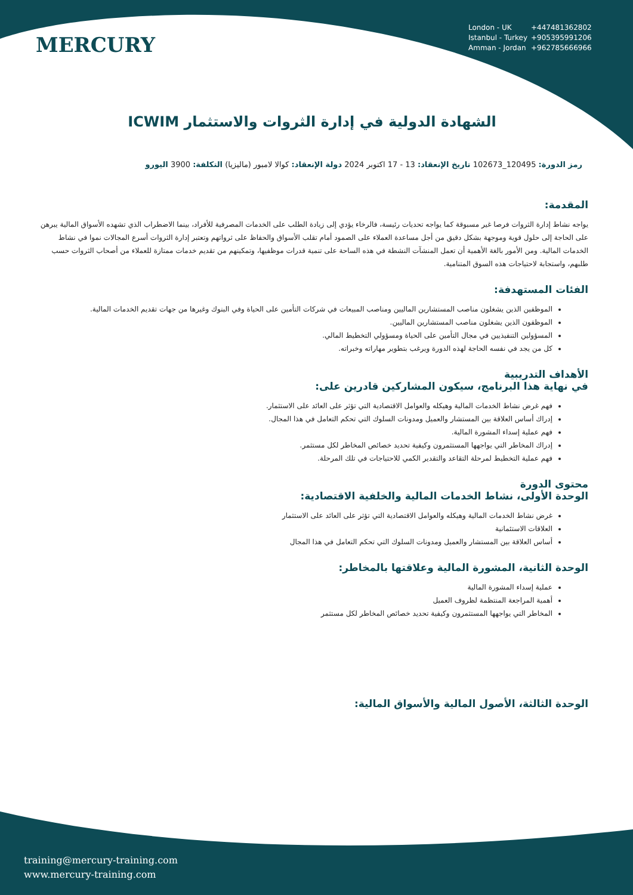MERCURY
London - UK +447481362802
Istanbul - Turkey +905395991206
Amman - Jordan +962785666966
الشهادة الدولية في إدارة الثروات والاستثمار ICWIM
رمز الدورة: 120495_102673 تاريخ الإنعقاد: 13 - 17 اكتوبر 2024 دولة الإنعقاد: كوالا لامبور (ماليزيا) التكلفة: 3900 اليورو
المقدمة:
يواجه نشاط إدارة الثروات فرصا غير مسبوقة كما يواجه تحديات رئيسة، فالرخاء يؤدي إلى زيادة الطلب على الخدمات المصرفية للأفراد، بينما الاضطراب الذي تشهده الأسواق المالية يبرهن على الحاجة إلى حلول قوية وموجهة بشكل دقيق من أجل مساعدة العملاء على الصمود أمام تقلب الأسواق والحفاظ على ثرواتهم وتعتبر إدارة الثروات أسرع المجالات نموا في نشاط الخدمات المالية. ومن الأمور بالغة الأهمية أن تعمل المنشآت النشطة في هذه الساحة على تنمية قدرات موظفيها، وتمكينهم من تقديم خدمات ممتازة للعملاء من أصحاب الثروات حسب طلبهم، واستجابة لاحتياجات هذه السوق المتنامية.
الفئات المستهدفة:
الموظفين الذين يشغلون مناصب المستشارين الماليين ومناصب المبيعات في شركات التأمين على الحياة وفي البنوك وغيرها من جهات تقديم الخدمات المالية.
الموظفون الذين يشغلون مناصب المستشارين الماليين.
المسؤولين التنفيذيين في مجال التأمين على الحياة ومسؤولي التخطيط المالي.
كل من يجد في نفسه الحاجة لهذه الدورة ويرغب بتطوير مهاراته وخبراته.
الأهداف التدريبية
في نهاية هذا البرنامج، سيكون المشاركين قادرين على:
فهم غرض نشاط الخدمات المالية وهيكله والعوامل الاقتصادية التي تؤثر على العائد على الاستثمار.
إدراك أساس العلاقة بين المستشار والعميل ومدونات السلوك التي تحكم التعامل في هذا المجال.
فهم عملية إسداء المشورة المالية.
إدراك المخاطر التي يواجهها المستثمرون وكيفية تحديد خصائص المخاطر لكل مستثمر.
فهم عملية التخطيط لمرحلة التقاعد والتقدير الكمي للاحتياجات في تلك المرحلة.
محتوى الدورة
الوحدة الأولى، نشاط الخدمات المالية والخلفية الاقتصادية:
غرض نشاط الخدمات المالية وهيكله والعوامل الاقتصادية التي تؤثر على العائد على الاستثمار
العلاقات الاستئمانية
أساس العلاقة بين المستشار والعميل ومدونات السلوك التي تحكم التعامل في هذا المجال
الوحدة الثانية، المشورة المالية وعلاقتها بالمخاطر:
عملية إسداء المشورة المالية
أهمية المراجعة المنتظمة لظروف العميل
المخاطر التي يواجهها المستثمرون وكيفية تحديد خصائص المخاطر لكل مستثمر
الوحدة الثالثة، الأصول المالية والأسواق المالية:
training@mercury-training.com
www.mercury-training.com